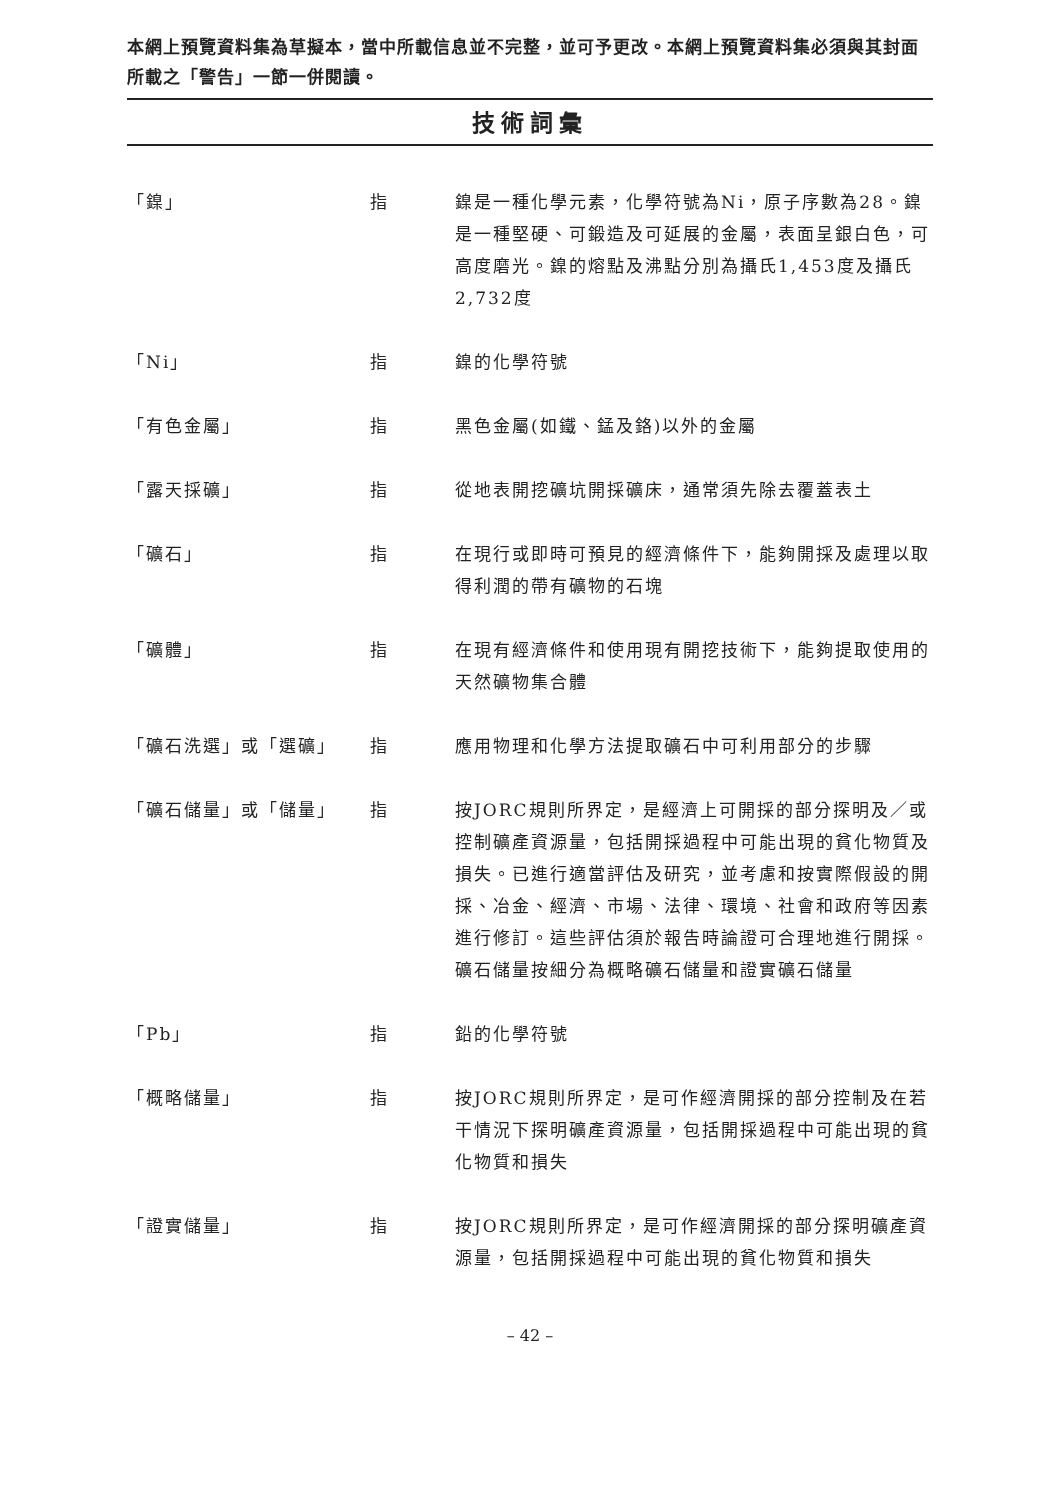本網上預覽資料集為草擬本，當中所載信息並不完整，並可予更改。本網上預覽資料集必須與其封面所載之「警告」一節一併閱讀。
技術詞彙
| 「鎳」 | 指 | 鎳是一種化學元素，化學符號為Ni，原子序數為28。鎳是一種堅硬、可鍛造及可延展的金屬，表面呈銀白色，可高度磨光。鎳的熔點及沸點分別為攝氏1,453度及攝氏2,732度 |
| 「Ni」 | 指 | 鎳的化學符號 |
| 「有色金屬」 | 指 | 黑色金屬(如鐵、錳及鉻)以外的金屬 |
| 「露天採礦」 | 指 | 從地表開挖礦坑開採礦床，通常須先除去覆蓋表土 |
| 「礦石」 | 指 | 在現行或即時可預見的經濟條件下，能夠開採及處理以取得利潤的帶有礦物的石塊 |
| 「礦體」 | 指 | 在現有經濟條件和使用現有開挖技術下，能夠提取使用的天然礦物集合體 |
| 「礦石洗選」或「選礦」 | 指 | 應用物理和化學方法提取礦石中可利用部分的步驟 |
| 「礦石儲量」或「儲量」 | 指 | 按JORC規則所界定，是經濟上可開採的部分探明及／或控制礦產資源量，包括開採過程中可能出現的貧化物質及損失。已進行適當評估及研究，並考慮和按實際假設的開採、冶金、經濟、市場、法律、環境、社會和政府等因素進行修訂。這些評估須於報告時論證可合理地進行開採。礦石儲量按細分為概略礦石儲量和證實礦石儲量 |
| 「Pb」 | 指 | 鉛的化學符號 |
| 「概略儲量」 | 指 | 按JORC規則所界定，是可作經濟開採的部分控制及在若干情況下探明礦產資源量，包括開採過程中可能出現的貧化物質和損失 |
| 「證實儲量」 | 指 | 按JORC規則所界定，是可作經濟開採的部分探明礦產資源量，包括開採過程中可能出現的貧化物質和損失 |
– 42 –